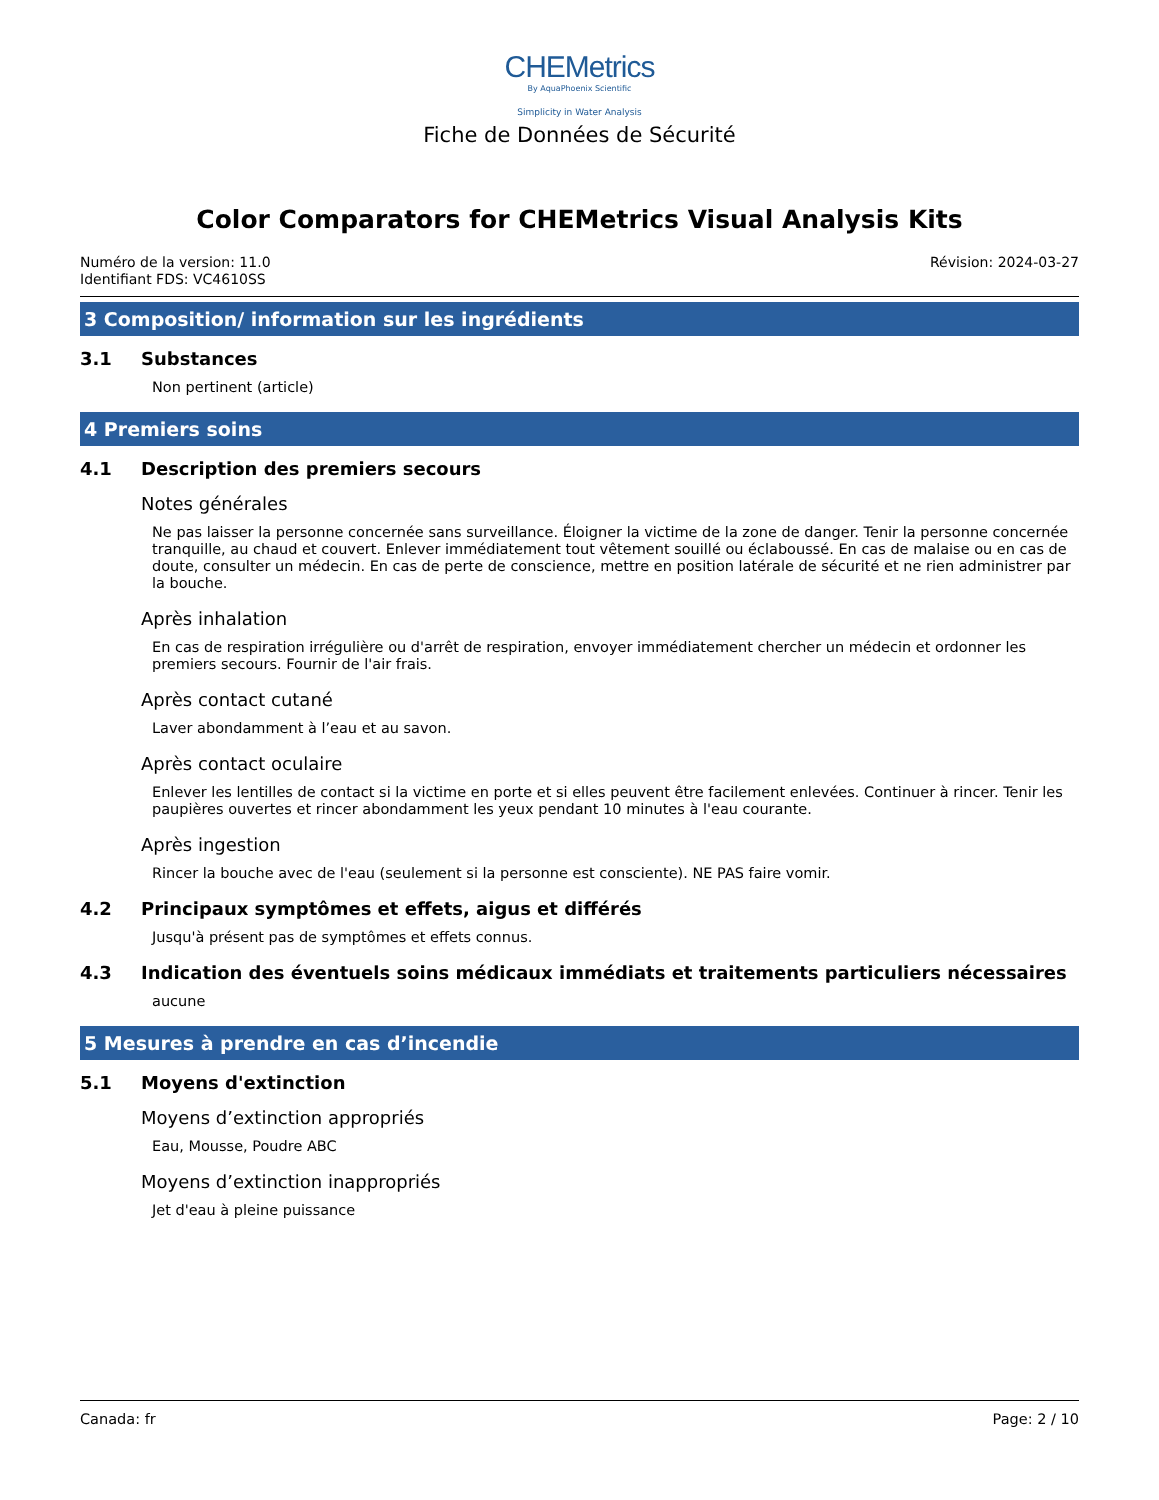CHEMetrics
By AquaPhoenix Scientific
Simplicity in Water Analysis
Fiche de Données de Sécurité
Color Comparators for CHEMetrics Visual Analysis Kits
Numéro de la version: 11.0
Identifiant FDS: VC4610SS
Révision: 2024-03-27
3 Composition/ information sur les ingrédients
3.1 Substances
Non pertinent (article)
4 Premiers soins
4.1 Description des premiers secours
Notes générales
Ne pas laisser la personne concernée sans surveillance. Éloigner la victime de la zone de danger. Tenir la personne concernée tranquille, au chaud et couvert. Enlever immédiatement tout vêtement souillé ou éclaboussé. En cas de malaise ou en cas de doute, consulter un médecin. En cas de perte de conscience, mettre en position latérale de sécurité et ne rien administrer par la bouche.
Après inhalation
En cas de respiration irrégulière ou d'arrêt de respiration, envoyer immédiatement chercher un médecin et ordonner les premiers secours. Fournir de l'air frais.
Après contact cutané
Laver abondamment à l’eau et au savon.
Après contact oculaire
Enlever les lentilles de contact si la victime en porte et si elles peuvent être facilement enlevées. Continuer à rincer. Tenir les paupières ouvertes et rincer abondamment les yeux pendant 10 minutes à l'eau courante.
Après ingestion
Rincer la bouche avec de l'eau (seulement si la personne est consciente). NE PAS faire vomir.
4.2 Principaux symptômes et effets, aigus et différés
Jusqu'à présent pas de symptômes et effets connus.
4.3 Indication des éventuels soins médicaux immédiats et traitements particuliers nécessaires
aucune
5 Mesures à prendre en cas d’incendie
5.1 Moyens d'extinction
Moyens d’extinction appropriés
Eau, Mousse, Poudre ABC
Moyens d’extinction inappropriés
Jet d'eau à pleine puissance
Canada: fr Page: 2 / 10